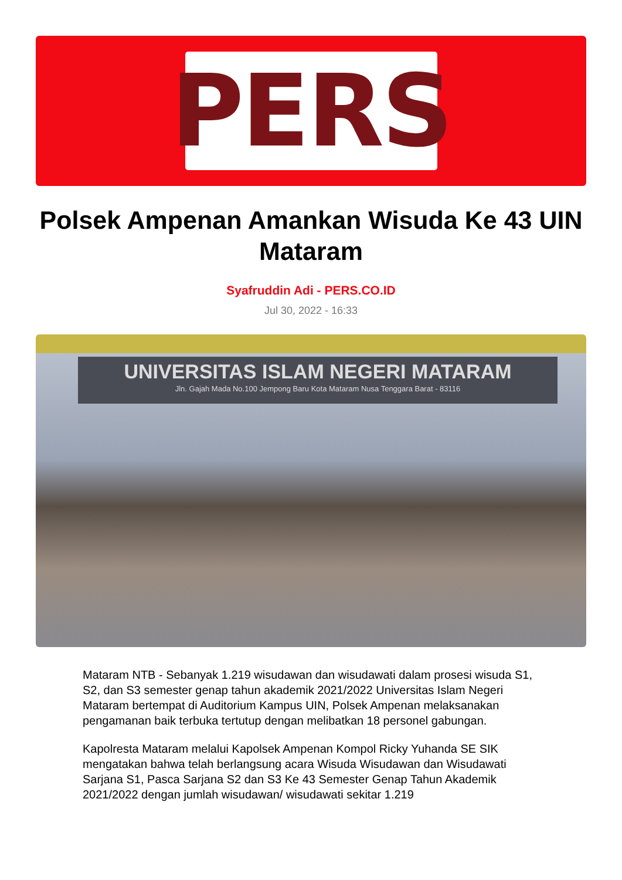PERS
Polsek Ampenan Amankan Wisuda Ke 43 UIN Mataram
Syafruddin Adi - PERS.CO.ID
Jul 30, 2022 - 16:33
UNIVERSITAS ISLAM NEGERI MATARAM
Jln. Gajah Mada No.100 Jempong Baru Kota Mataram Nusa Tenggara Barat - 83116
Mataram NTB - Sebanyak 1.219 wisudawan dan wisudawati dalam prosesi wisuda S1, S2, dan S3 semester genap tahun akademik 2021/2022 Universitas Islam Negeri Mataram bertempat di Auditorium Kampus UIN, Polsek Ampenan melaksanakan pengamanan baik terbuka tertutup dengan melibatkan 18 personel gabungan.
Kapolresta Mataram melalui Kapolsek Ampenan Kompol Ricky Yuhanda SE SIK mengatakan bahwa telah berlangsung acara Wisuda Wisudawan dan Wisudawati Sarjana S1, Pasca Sarjana S2 dan S3 Ke 43 Semester Genap Tahun Akademik 2021/2022 dengan jumlah wisudawan/ wisudawati sekitar 1.219